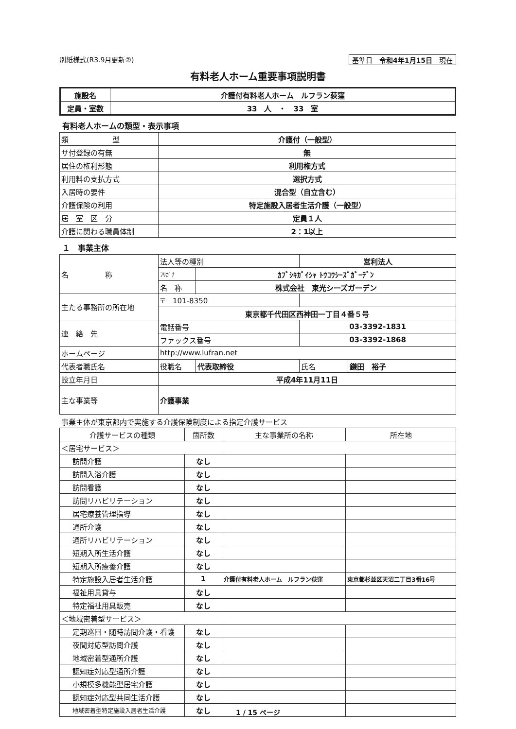別紙様式(R3.9月更新②) 基準日　令和4年1月15日　現在
有料老人ホーム重要事項説明書
| 施設名 | 介護付有料老人ホーム ルフラン荻窪 |
| 定員・室数 | 33 人 ・ 33 室 |
有料老人ホームの類型・表示事項
| 類 型 | 介護付（一般型） |
| サ付登録の有無 | 無 |
| 居住の権利形態 | 利用権方式 |
| 利用料の支払方式 | 選択方式 |
| 入居時の要件 | 混合型（自立含む） |
| 介護保険の利用 | 特定施設入居者生活介護（一般型） |
| 居 室 区 分 | 定員１人 |
| 介護に関わる職員体制 | 2：1以上 |
１　事業主体
| 名 称 | 法人等の種別 | | 営利法人 | |
| | ﾌﾘｶﾞﾅ | ｶﾌﾞｼｷｶﾞｲｼｬ ﾄｳｺｳｼｰｽﾞｶﾞｰﾃﾞﾝ | | |
| | 名 称 | 株式会社 東光シーズガーデン | | |
| 主たる事務所の所在地 | 〒 101-8350 | | | |
| | 東京都千代田区西神田一丁目４番５号 | | | |
| 連 絡 先 | 電話番号 | | 03-3392-1831 | |
| | ファックス番号 | | 03-3392-1868 | |
| ホームページ | http://www.lufran.net | | | |
| 代表者職氏名 | 役職名 | 代表取締役 | 氏名 | 鎌田 裕子 |
| 設立年月日 | 平成4年11月11日 | | | |
| 主な事業等 | 介護事業 | | | |
事業主体が東京都内で実施する介護保険制度による指定介護サービス
| 介護サービスの種類 | 箇所数 | 主な事業所の名称 | 所在地 |
| --- | --- | --- | --- |
| ＜居宅サービス＞ | | | |
| 訪問介護 | なし | | |
| 訪問入浴介護 | なし | | |
| 訪問看護 | なし | | |
| 訪問リハビリテーション | なし | | |
| 居宅療養管理指導 | なし | | |
| 通所介護 | なし | | |
| 通所リハビリテーション | なし | | |
| 短期入所生活介護 | なし | | |
| 短期入所療養介護 | なし | | |
| 特定施設入居者生活介護 | 1 | 介護付有料老人ホーム ルフラン荻窪 | 東京都杉並区天沼二丁目3番16号 |
| 福祉用具貸与 | なし | | |
| 特定福祉用具販売 | なし | | |
| ＜地域密着型サービス＞ | | | |
| 定期巡回・随時訪問介護・看護 | なし | | |
| 夜間対応型訪問介護 | なし | | |
| 地域密着型通所介護 | なし | | |
| 認知症対応型通所介護 | なし | | |
| 小規模多機能型居宅介護 | なし | | |
| 認知症対応型共同生活介護 | なし | | |
| 地域密着型特定施設入居者生活介護 | なし | | |
1 / 15 ページ